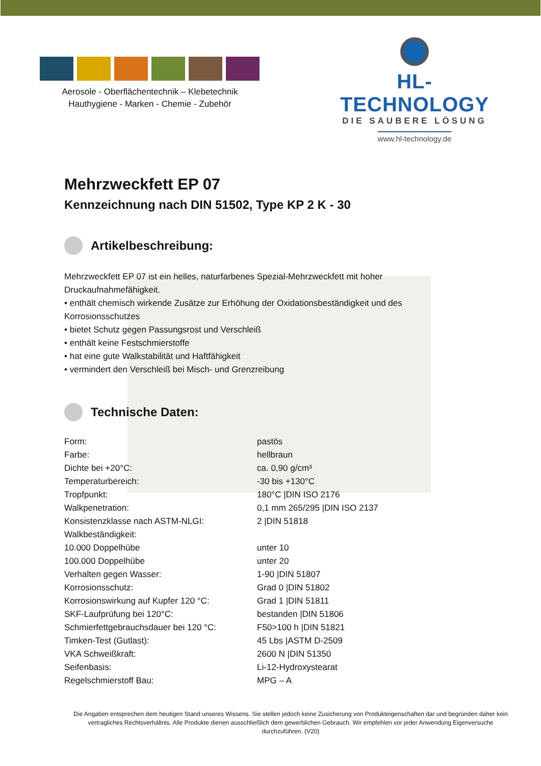Aerosole - Oberflächentechnik – Klebetechnik
Hauthygiene - Marken - Chemie - Zubehör
HL-TECHNOLOGY
DIE SAUBERE LÖSUNG
www.hl-technology.de
Mehrzweckfett EP 07
Kennzeichnung nach DIN 51502, Type KP 2 K - 30
Artikelbeschreibung:
Mehrzweckfett EP 07 ist ein helles, naturfarbenes Spezial-Mehrzweckfett mit hoher Druckaufnahmefähigkeit.
• enthält chemisch wirkende Zusätze zur Erhöhung der Oxidationsbeständigkeit und des Korrosionsschutzes
• bietet Schutz gegen Passungsrost und Verschleiß
• enthält keine Festschmierstoffe
• hat eine gute Walkstabilität und Haftfähigkeit
• vermindert den Verschleiß bei Misch- und Grenzreibung
Technische Daten:
| Form: | pastös |
| Farbe: | hellbraun |
| Dichte bei +20°C: | ca. 0,90 g/cm³ |
| Temperaturbereich: | -30 bis +130°C |
| Tropfpunkt: | 180°C /DIN ISO 2176 |
| Walkpenetration: | 0,1 mm 265/295 /DIN ISO 2137 |
| Konsistenzklasse nach ASTM-NLGI: | 2 /DIN 51818 |
| Walkbeständigkeit: | |
| 10.000 Doppelhübe | unter 10 |
| 100.000 Doppelhübe | unter 20 |
| Verhalten gegen Wasser: | 1-90 /DIN 51807 |
| Korrosionsschutz: | Grad 0 /DIN 51802 |
| Korrosionswirkung auf Kupfer 120 °C: | Grad 1 /DIN 51811 |
| SKF-Laufprüfung bei 120°C: | bestanden /DIN 51806 |
| Schmierfettgebrauchsdauer bei 120 °C: | F50>100 h /DIN 51821 |
| Timken-Test (Gutlast): | 45 Lbs /ASTM D-2509 |
| VKA Schweißkraft: | 2600 N /DIN 51350 |
| Seifenbasis: | Li-12-Hydroxystearat |
| Regelschmierstoff Bau: | MPG – A |
Die Angaben entsprechen dem heutigen Stand unseres Wissens. Sie stellen jedoch keine Zusicherung von Produkteigenschaften dar und begründen daher kein vertragliches Rechtsverhältnis. Alle Produkte dienen ausschließlich dem gewerblichen Gebrauch. Wir empfehlen vor jeder Anwendung Eigenversuche durchzuführen. (V20)